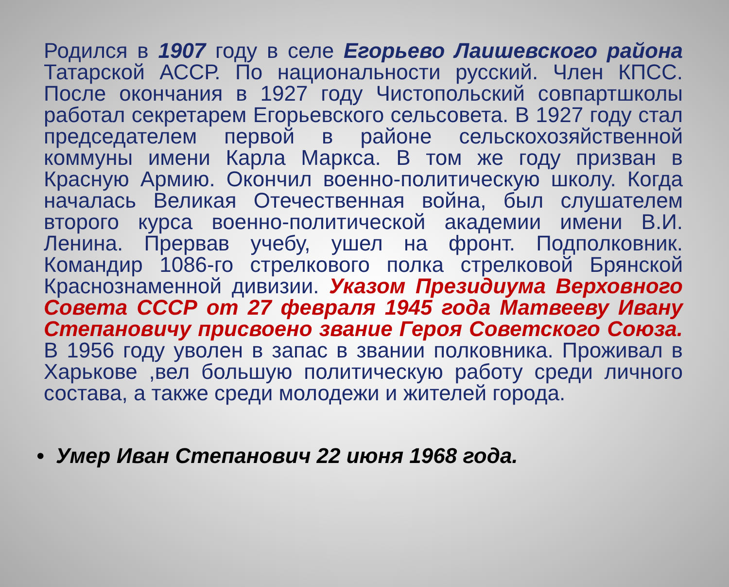Родился в 1907 году в селе Егорьево Лаишевского района Татарской АССР. По национальности русский. Член КПСС. После окончания в 1927 году Чистопольский совпартшколы работал секретарем Егорьевского сельсовета. В 1927 году стал председателем первой в районе сельскохозяйственной коммуны имени Карла Маркса. В том же году призван в Красную Армию. Окончил военно-политическую школу. Когда началась Великая Отечественная война, был слушателем второго курса военно-политической академии имени В.И. Ленина. Прервав учебу, ушел на фронт. Подполковник. Командир 1086-го стрелкового полка стрелковой Брянской Краснознаменной дивизии. Указом Президиума Верховного Совета СССР от 27 февраля 1945 года Матвееву Ивану Степановичу присвоено звание Героя Советского Союза. В 1956 году уволен в запас в звании полковника. Проживал в Харькове ,вел большую политическую работу среди личного состава, а также среди молодежи и жителей города.
• Умер Иван Степанович 22 июня 1968 года.